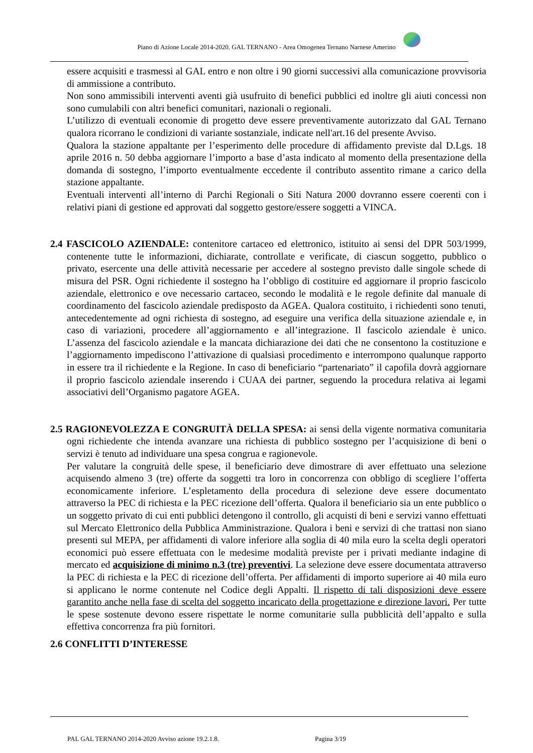Piano di Azione Locale 2014-2020. GAL TERNANO - Area Omogenea Ternano Narnese Amerino
essere acquisiti e trasmessi al GAL entro e non oltre i 90 giorni successivi alla comunicazione provvisoria di ammissione a contributo.
Non sono ammissibili interventi aventi già usufruito di benefici pubblici ed inoltre gli aiuti concessi non sono cumulabili con altri benefici comunitari, nazionali o regionali.
L’utilizzo di eventuali economie di progetto deve essere preventivamente autorizzato dal GAL Ternano qualora ricorrano le condizioni di variante sostanziale, indicate nell'art.16 del presente Avviso.
Qualora la stazione appaltante per l’esperimento delle procedure di affidamento previste dal D.Lgs. 18 aprile 2016 n. 50 debba aggiornare l’importo a base d’asta indicato al momento della presentazione della domanda di sostegno, l’importo eventualmente eccedente il contributo assentito rimane a carico della stazione appaltante.
Eventuali interventi all’interno di Parchi Regionali o Siti Natura 2000 dovranno essere coerenti con i relativi piani di gestione ed approvati dal soggetto gestore/essere soggetti a VINCA.
2.4 FASCICOLO AZIENDALE: contenitore cartaceo ed elettronico, istituito ai sensi del DPR 503/1999, contenente tutte le informazioni, dichiarate, controllate e verificate, di ciascun soggetto, pubblico o privato, esercente una delle attività necessarie per accedere al sostegno previsto dalle singole schede di misura del PSR. Ogni richiedente il sostegno ha l’obbligo di costituire ed aggiornare il proprio fascicolo aziendale, elettronico e ove necessario cartaceo, secondo le modalità e le regole definite dal manuale di coordinamento del fascicolo aziendale predisposto da AGEA. Qualora costituito, i richiedenti sono tenuti, antecedentemente ad ogni richiesta di sostegno, ad eseguire una verifica della situazione aziendale e, in caso di variazioni, procedere all’aggiornamento e all’integrazione. Il fascicolo aziendale è unico. L’assenza del fascicolo aziendale e la mancata dichiarazione dei dati che ne consentono la costituzione e l’aggiornamento impediscono l’attivazione di qualsiasi procedimento e interrompono qualunque rapporto in essere tra il richiedente e la Regione. In caso di beneficiario “partenariato” il capofila dovrà aggiornare il proprio fascicolo aziendale inserendo i CUAA dei partner, seguendo la procedura relativa ai legami associativi dell’Organismo pagatore AGEA.
2.5 RAGIONEVOLEZZA E CONGRUITÀ DELLA SPESA: ai sensi della vigente normativa comunitaria ogni richiedente che intenda avanzare una richiesta di pubblico sostegno per l’acquisizione di beni o servizi è tenuto ad individuare una spesa congrua e ragionevole.
Per valutare la congruità delle spese, il beneficiario deve dimostrare di aver effettuato una selezione acquisendo almeno 3 (tre) offerte da soggetti tra loro in concorrenza con obbligo di scegliere l’offerta economicamente inferiore. L’espletamento della procedura di selezione deve essere documentato attraverso la PEC di richiesta e la PEC ricezione dell’offerta. Qualora il beneficiario sia un ente pubblico o un soggetto privato di cui enti pubblici detengono il controllo, gli acquisti di beni e servizi vanno effettuati sul Mercato Elettronico della Pubblica Amministrazione. Qualora i beni e servizi di che trattasi non siano presenti sul MEPA, per affidamenti di valore inferiore alla soglia di 40 mila euro la scelta degli operatori economici può essere effettuata con le medesime modalità previste per i privati mediante indagine di mercato ed acquisizione di minimo n.3 (tre) preventivi. La selezione deve essere documentata attraverso la PEC di richiesta e la PEC di ricezione dell’offerta. Per affidamenti di importo superiore ai 40 mila euro si applicano le norme contenute nel Codice degli Appalti. Il rispetto di tali disposizioni deve essere garantito anche nella fase di scelta del soggetto incaricato della progettazione e direzione lavori. Per tutte le spese sostenute devono essere rispettate le norme comunitarie sulla pubblicità dell’appalto e sulla effettiva concorrenza fra più fornitori.
2.6 CONFLITTI D’INTERESSE
PAL GAL TERNANO 2014-2020 Avviso azione 19.2.1.8.
Pagina 3/19